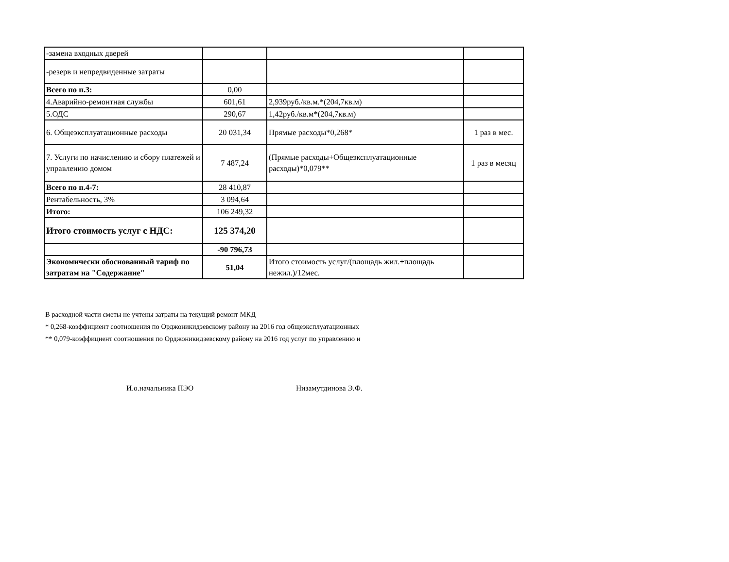| -замена входных дверей | | | |
| -резерв и непредвиденные затраты | | | |
| Всего по п.3: | 0,00 | | |
| 4.Аварийно-ремонтная службы | 601,61 | 2,939руб./кв.м.*(204,7кв.м) | |
| 5.ОДС | 290,67 | 1,42руб./кв.м*(204,7кв.м) | |
| 6. Общеэксплуатационные расходы | 20 031,34 | Прямые расходы*0,268* | 1 раз в мес. |
| 7. Услуги по начислению и сбору платежей и управлению домом | 7 487,24 | (Прямые расходы+Общеэксплуатационные расходы)*0,079** | 1 раз в месяц |
| Всего по п.4-7: | 28 410,87 | | |
| Рентабельность, 3% | 3 094,64 | | |
| Итого: | 106 249,32 | | |
| Итого стоимость услуг с НДС: | 125 374,20 | | |
| | -90 796,73 | | |
| Экономически обоснованный тариф по затратам на "Содержание" | 51,04 | Итого стоимость услуг/(площадь жил.+площадь нежил.)/12мес. | |
В расходной части сметы не учтены затраты на текущий ремонт МКД
* 0,268-коэффициент соотношения по Орджоникидзевскому району на 2016 год общеэксплуатационных
** 0,079-коэффициент соотношения по Орджоникидзевскому району на 2016 год услуг по управлению и
И.о.начальника ПЭО Низамутдинова Э.Ф.